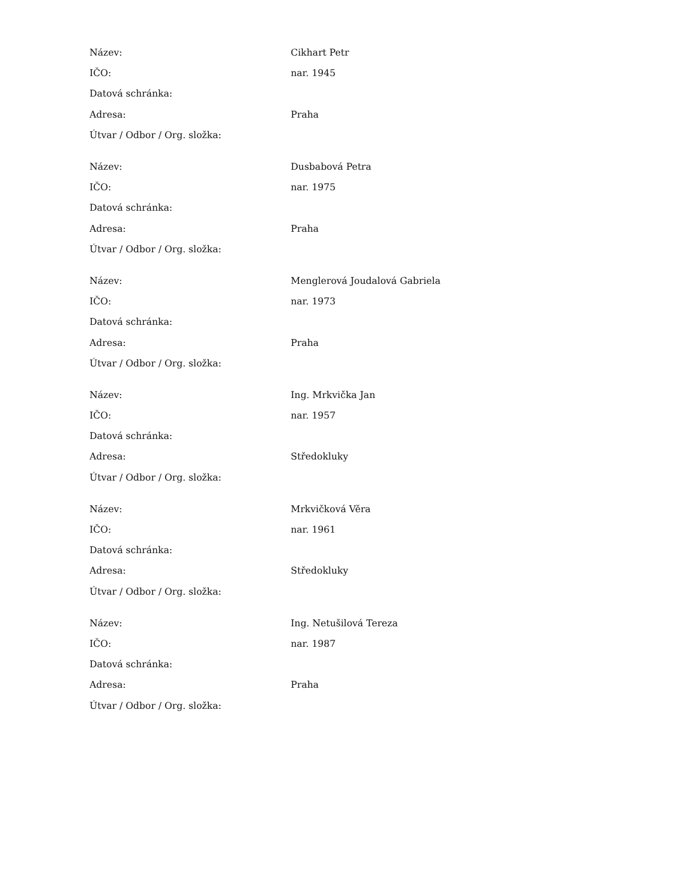| Název: | Cikhart Petr |
| IČO: | nar. 1945 |
| Datová schránka: | |
| Adresa: | Praha |
| Útvar / Odbor / Org. složka: | |
| Název: | Dusbabová Petra |
| IČO: | nar. 1975 |
| Datová schránka: | |
| Adresa: | Praha |
| Útvar / Odbor / Org. složka: | |
| Název: | Menglerová Joudalová Gabriela |
| IČO: | nar. 1973 |
| Datová schránka: | |
| Adresa: | Praha |
| Útvar / Odbor / Org. složka: | |
| Název: | Ing. Mrkvička Jan |
| IČO: | nar. 1957 |
| Datová schránka: | |
| Adresa: | Středokluky |
| Útvar / Odbor / Org. složka: | |
| Název: | Mrkvičková Věra |
| IČO: | nar. 1961 |
| Datová schránka: | |
| Adresa: | Středokluky |
| Útvar / Odbor / Org. složka: | |
| Název: | Ing. Netušilová Tereza |
| IČO: | nar. 1987 |
| Datová schránka: | |
| Adresa: | Praha |
| Útvar / Odbor / Org. složka: | |